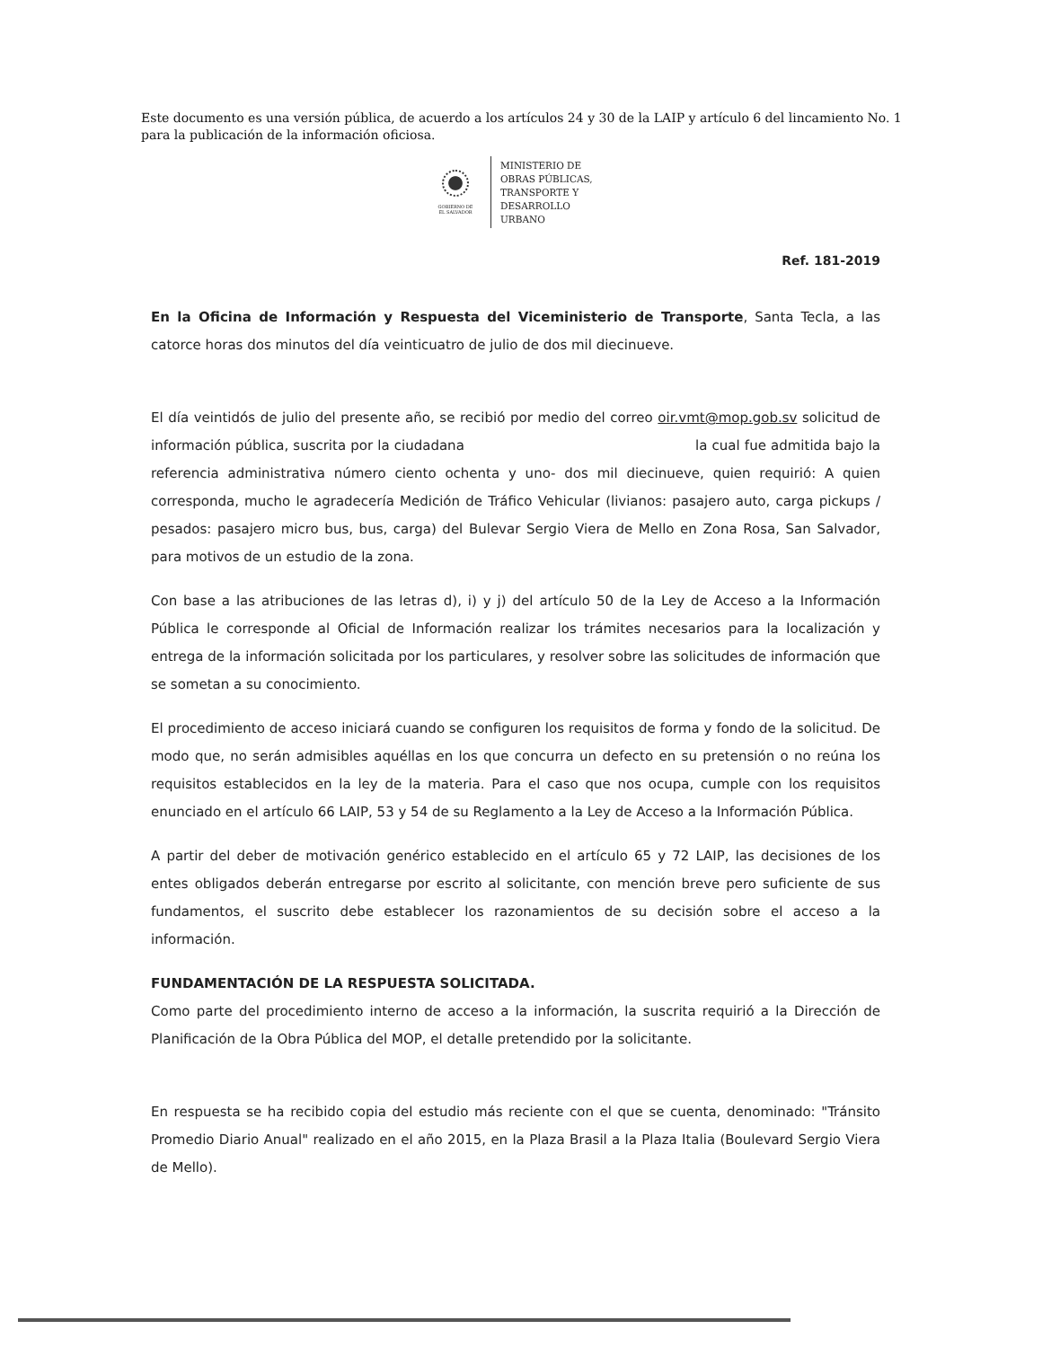Este documento es una versión pública, de acuerdo a los artículos 24 y 30 de la LAIP y artículo 6 del lincamiento No. 1 para la publicación de la información oficiosa.
GOBIERNO DE
EL SALVADOR
MINISTERIO DE
OBRAS PÚBLICAS,
TRANSPORTE Y
DESARROLLO
URBANO
Ref. 181-2019
En la Oficina de Información y Respuesta del Viceministerio de Transporte, Santa Tecla, a las catorce horas dos minutos del día veinticuatro de julio de dos mil diecinueve.
El día veintidós de julio del presente año, se recibió por medio del correo oir.vmt@mop.gob.sv solicitud de información pública, suscrita por la ciudadana la cual fue admitida bajo la referencia administrativa número ciento ochenta y uno- dos mil diecinueve, quien requirió: A quien corresponda, mucho le agradecería Medición de Tráfico Vehicular (livianos: pasajero auto, carga pickups / pesados: pasajero micro bus, bus, carga) del Bulevar Sergio Viera de Mello en Zona Rosa, San Salvador, para motivos de un estudio de la zona.
Con base a las atribuciones de las letras d), i) y j) del artículo 50 de la Ley de Acceso a la Información Pública le corresponde al Oficial de Información realizar los trámites necesarios para la localización y entrega de la información solicitada por los particulares, y resolver sobre las solicitudes de información que se sometan a su conocimiento.
El procedimiento de acceso iniciará cuando se configuren los requisitos de forma y fondo de la solicitud. De modo que, no serán admisibles aquéllas en los que concurra un defecto en su pretensión o no reúna los requisitos establecidos en la ley de la materia. Para el caso que nos ocupa, cumple con los requisitos enunciado en el artículo 66 LAIP, 53 y 54 de su Reglamento a la Ley de Acceso a la Información Pública.
A partir del deber de motivación genérico establecido en el artículo 65 y 72 LAIP, las decisiones de los entes obligados deberán entregarse por escrito al solicitante, con mención breve pero suficiente de sus fundamentos, el suscrito debe establecer los razonamientos de su decisión sobre el acceso a la información.
FUNDAMENTACIÓN DE LA RESPUESTA SOLICITADA.
Como parte del procedimiento interno de acceso a la información, la suscrita requirió a la Dirección de Planificación de la Obra Pública del MOP, el detalle pretendido por la solicitante.
En respuesta se ha recibido copia del estudio más reciente con el que se cuenta, denominado: "Tránsito Promedio Diario Anual" realizado en el año 2015, en la Plaza Brasil a la Plaza Italia (Boulevard Sergio Viera de Mello).